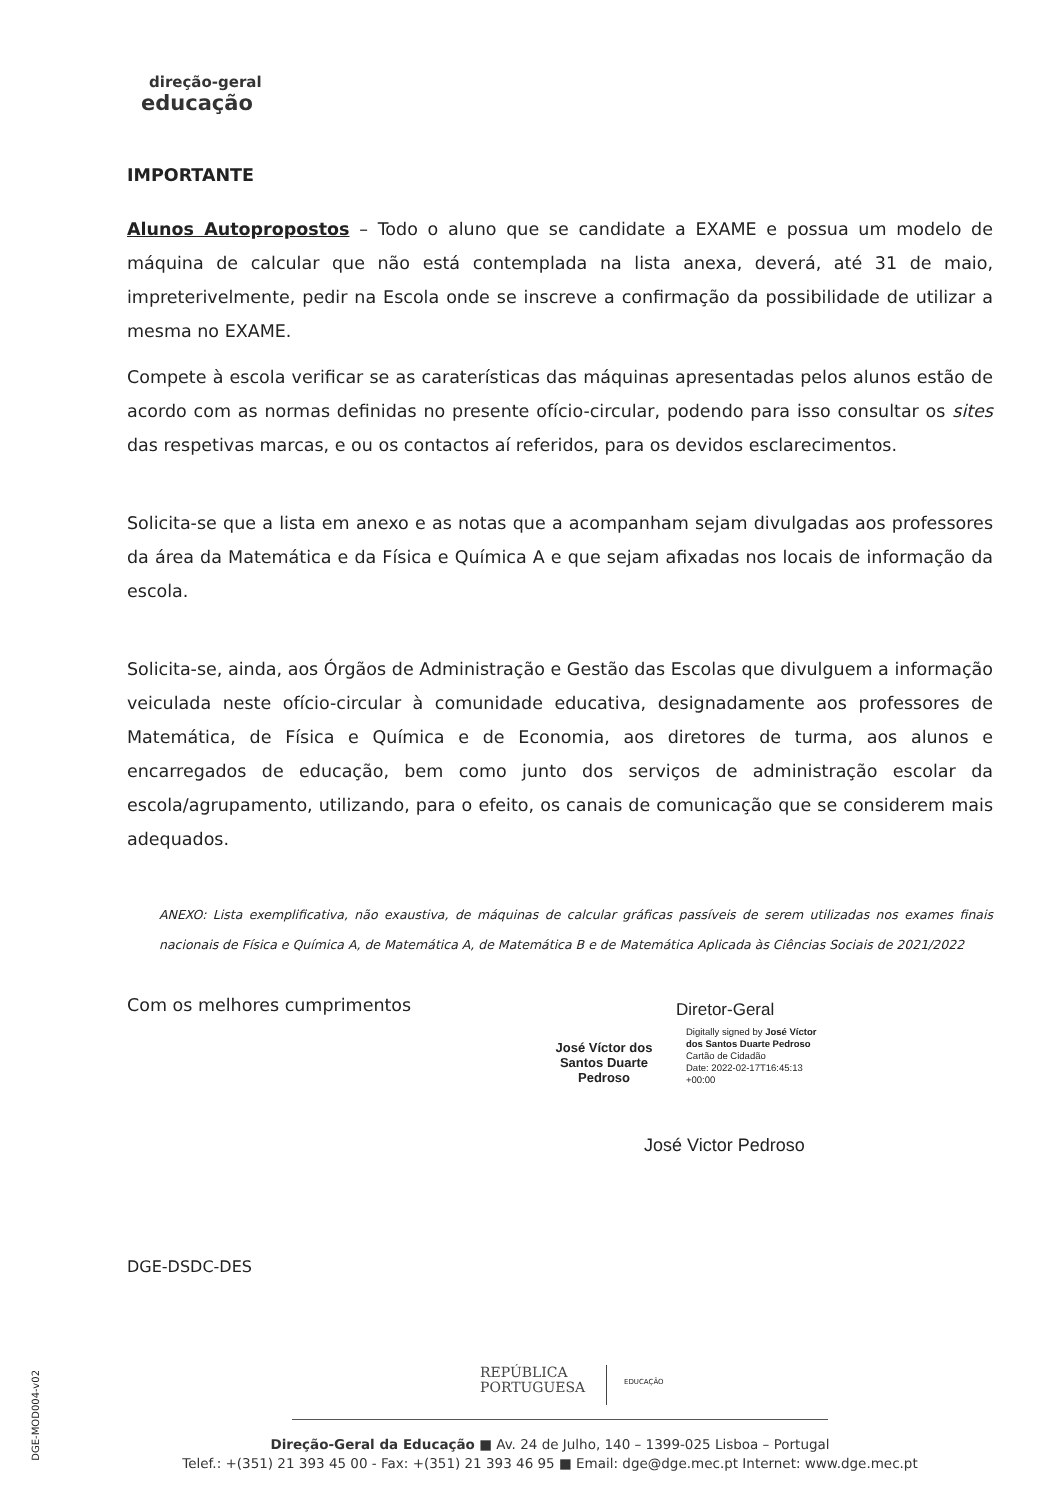direção-geral
educação
IMPORTANTE
Alunos Autopropostos – Todo o aluno que se candidate a EXAME e possua um modelo de máquina de calcular que não está contemplada na lista anexa, deverá, até 31 de maio, impreterivelmente, pedir na Escola onde se inscreve a confirmação da possibilidade de utilizar a mesma no EXAME.
Compete à escola verificar se as caraterísticas das máquinas apresentadas pelos alunos estão de acordo com as normas definidas no presente ofício-circular, podendo para isso consultar os sites das respetivas marcas, e ou os contactos aí referidos, para os devidos esclarecimentos.
Solicita-se que a lista em anexo e as notas que a acompanham sejam divulgadas aos professores da área da Matemática e da Física e Química A e que sejam afixadas nos locais de informação da escola.
Solicita-se, ainda, aos Órgãos de Administração e Gestão das Escolas que divulguem a informação veiculada neste ofício-circular à comunidade educativa, designadamente aos professores de Matemática, de Física e Química e de Economia, aos diretores de turma, aos alunos e encarregados de educação, bem como junto dos serviços de administração escolar da escola/agrupamento, utilizando, para o efeito, os canais de comunicação que se considerem mais adequados.
ANEXO: Lista exemplificativa, não exaustiva, de máquinas de calcular gráficas passíveis de serem utilizadas nos exames finais nacionais de Física e Química A, de Matemática A, de Matemática B e de Matemática Aplicada às Ciências Sociais de 2021/2022
Com os melhores cumprimentos
Diretor-Geral
José Víctor dos Santos Duarte Pedroso
Digitally signed by José Víctor
dos Santos Duarte Pedroso
Cartão de Cidadão
Date: 2022-02-17T16:45:13
+00:00
José Victor Pedroso
DGE-DSDC-DES
DGE-MOD004-v02
REPÚBLICA
PORTUGUESA
EDUCAÇÃO
Direção-Geral da Educação ■ Av. 24 de Julho, 140 – 1399-025 Lisboa – Portugal
Telef.: +(351) 21 393 45 00 - Fax: +(351) 21 393 46 95 ■ Email: dge@dge.mec.pt Internet: www.dge.mec.pt